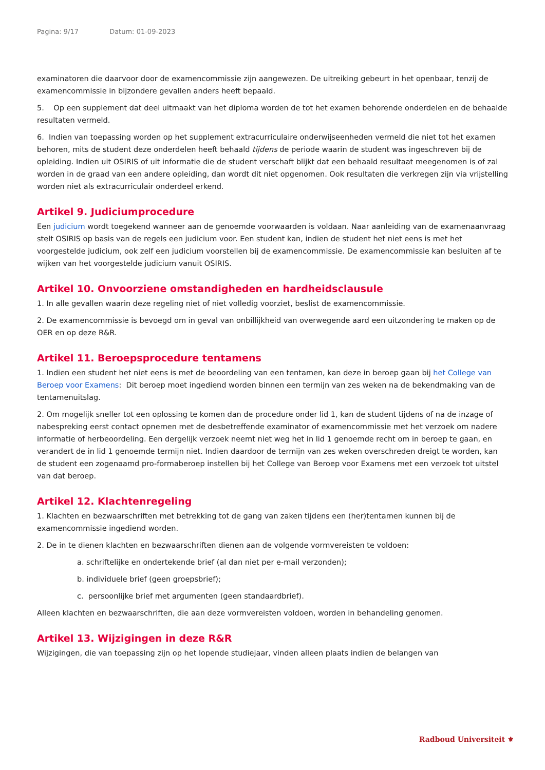Pagina: 9/17 Datum: 01-09-2023
examinatoren die daarvoor door de examencommissie zijn aangewezen. De uitreiking gebeurt in het openbaar, tenzij de examencommissie in bijzondere gevallen anders heeft bepaald.
5. Op een supplement dat deel uitmaakt van het diploma worden de tot het examen behorende onderdelen en de behaalde resultaten vermeld.
6. Indien van toepassing worden op het supplement extracurriculaire onderwijseenheden vermeld die niet tot het examen behoren, mits de student deze onderdelen heeft behaald tijdens de periode waarin de student was ingeschreven bij de opleiding. Indien uit OSIRIS of uit informatie die de student verschaft blijkt dat een behaald resultaat meegenomen is of zal worden in de graad van een andere opleiding, dan wordt dit niet opgenomen. Ook resultaten die verkregen zijn via vrijstelling worden niet als extracurriculair onderdeel erkend.
Artikel 9. Judiciumprocedure
Een judicium wordt toegekend wanneer aan de genoemde voorwaarden is voldaan. Naar aanleiding van de examenaanvraag stelt OSIRIS op basis van de regels een judicium voor. Een student kan, indien de student het niet eens is met het voorgestelde judicium, ook zelf een judicium voorstellen bij de examencommissie. De examencommissie kan besluiten af te wijken van het voorgestelde judicium vanuit OSIRIS.
Artikel 10. Onvoorziene omstandigheden en hardheidsclausule
1. In alle gevallen waarin deze regeling niet of niet volledig voorziet, beslist de examencommissie.
2. De examencommissie is bevoegd om in geval van onbillijkheid van overwegende aard een uitzondering te maken op de OER en op deze R&R.
Artikel 11. Beroepsprocedure tentamens
1. Indien een student het niet eens is met de beoordeling van een tentamen, kan deze in beroep gaan bij het College van Beroep voor Examens: Dit beroep moet ingediend worden binnen een termijn van zes weken na de bekendmaking van de tentamenuitslag.
2. Om mogelijk sneller tot een oplossing te komen dan de procedure onder lid 1, kan de student tijdens of na de inzage of nabespreking eerst contact opnemen met de desbetreffende examinator of examencommissie met het verzoek om nadere informatie of herbeoordeling. Een dergelijk verzoek neemt niet weg het in lid 1 genoemde recht om in beroep te gaan, en verandert de in lid 1 genoemde termijn niet. Indien daardoor de termijn van zes weken overschreden dreigt te worden, kan de student een zogenaamd pro-formaberoep instellen bij het College van Beroep voor Examens met een verzoek tot uitstel van dat beroep.
Artikel 12. Klachtenregeling
1. Klachten en bezwaarschriften met betrekking tot de gang van zaken tijdens een (her)tentamen kunnen bij de examencommissie ingediend worden.
2. De in te dienen klachten en bezwaarschriften dienen aan de volgende vormvereisten te voldoen:
a. schriftelijke en ondertekende brief (al dan niet per e-mail verzonden);
b. individuele brief (geen groepsbrief);
c. persoonlijke brief met argumenten (geen standaardbrief).
Alleen klachten en bezwaarschriften, die aan deze vormvereisten voldoen, worden in behandeling genomen.
Artikel 13. Wijzigingen in deze R&R
Wijzigingen, die van toepassing zijn op het lopende studiejaar, vinden alleen plaats indien de belangen van
Radboud Universiteit ⚜